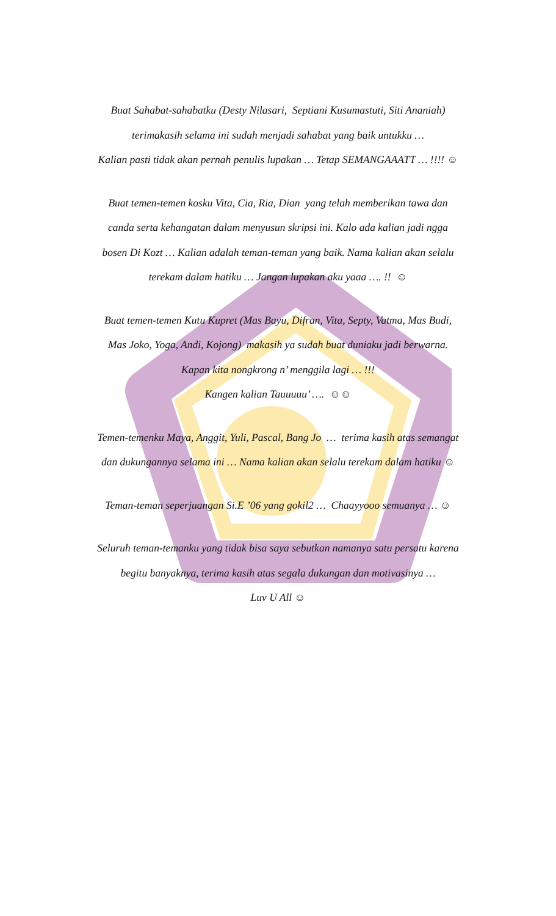Buat Sahabat-sahabatku (Desty Nilasari, Septiani Kusumastuti, Siti Ananiah)
terimakasih selama ini sudah menjadi sahabat yang baik untukku …
Kalian pasti tidak akan pernah penulis lupakan … Tetap SEMANGAAATT … !!!! ☺
Buat temen-temen kosku Vita, Cia, Ria, Dian yang telah memberikan tawa dan
canda serta kehangatan dalam menyusun skripsi ini. Kalo ada kalian jadi ngga
bosen Di Kozt … Kalian adalah teman-teman yang baik. Nama kalian akan selalu
terekam dalam hatiku … Jangan lupakan aku yaaa …. !! ☺
Buat temen-temen Kutu Kupret (Mas Bayu, Difran, Vita, Septy, Vatma, Mas Budi,
Mas Joko, Yoga, Andi, Kojong) makasih ya sudah buat duniaku jadi berwarna.
Kapan kita nongkrong n’ menggila lagi … !!!
Kangen kalian Tauuuuu’ …. ☺☺
Temen-temenku Maya, Anggit, Yuli, Pascal, Bang Jo … terima kasih atas semangat
dan dukungannya selama ini … Nama kalian akan selalu terekam dalam hatiku ☺
Teman-teman seperjuangan Si.E ’06 yang gokil2 … Chaayyooo semuanya … ☺
Seluruh teman-temanku yang tidak bisa saya sebutkan namanya satu persatu karena
begitu banyaknya, terima kasih atas segala dukungan dan motivasinya …
Luv U All ☺